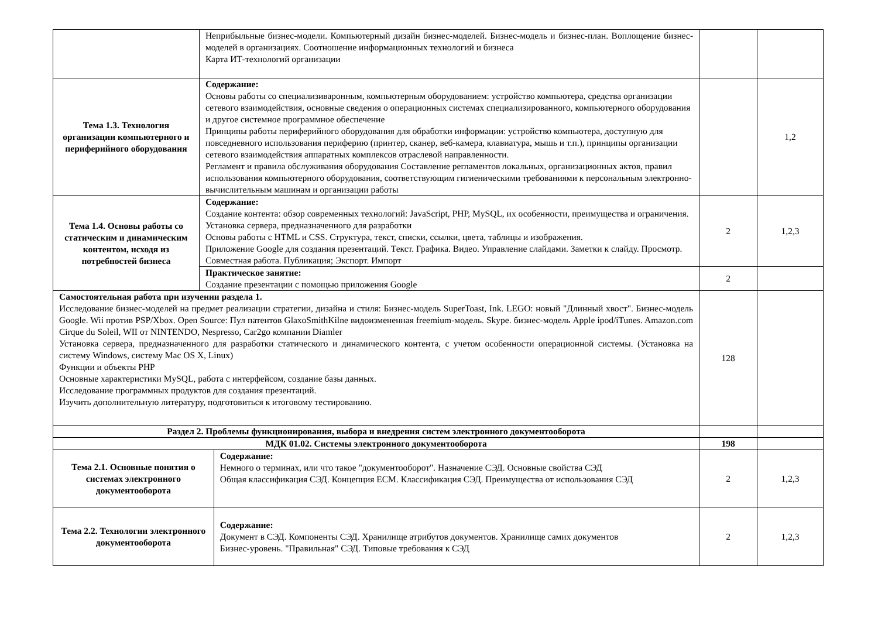| | Неприбыльные бизнес-модели. Компьютерный дизайн бизнес-моделей. Бизнес-модель и бизнес-план. Воплощение бизнес-моделей в организациях. Соотношение информационных технологий и бизнеса Карта ИТ-технологий организации | | | |
| Тема 1.3. Технология организации компьютерного и периферийного оборудования | Содержание: Основы работы со специализиваронным, компьютерным оборудованием: устройство компьютера, средства организации сетевого взаимодействия, основные сведения о операционных системах специализированного, компьютерного оборудования и другое системное программное обеспечение Принципы работы периферийного оборудования для обработки информации: устройство компьютера, доступную для повседневного использования периферию (принтер, сканер, веб-камера, клавиатура, мышь и т.п.), принципы организации сетевого взаимодействия аппаратных комплексов отраслевой направленности. Регламент и правила обслуживания оборудования Составление регламентов локальных, организационных актов, правил использования компьютерного оборудования, соответствующим гигиеническими требованиями к персональным электронно-вычислительным машинам и организации работы | | | 1,2 |
| Тема 1.4. Основы работы со статическим и динамическим контентом, исходя из потребностей бизнеса | Содержание: Создание контента: обзор современных технологий: JavaScript, PHP, MySQL, их особенности, преимущества и ограничения. Установка сервера, предназначенного для разработки Основы работы с HTML и CSS. Структура, текст, списки, ссылки, цвета, таблицы и изображения. Приложение Google для создания презентаций. Текст. Графика. Видео. Управление слайдами. Заметки к слайду. Просмотр. Совместная работа. Публикация; Экспорт. Импорт | | 2 | 1,2,3 |
| | Практическое занятие: Создание презентации с помощью приложения Google | | 2 | |
| Самостоятельная работа при изучении раздела 1. Исследование бизнес-моделей на предмет реализации стратегии, дизайна и стиля: Бизнес-модель SuperToast, Ink. LEGO: новый "Длинный хвост". Бизнес-модель Google. Wii против PSP/Xbox. Open Source: Пул патентов GlaxoSmithKilne видоизмененная freemium-модель. Skype. бизнес-модель Apple ipod/iTunes. Amazon.com Cirque du Soleil, WII от NINTENDO, Nespresso, Car2go компании Diamler Установка сервера, предназначенного для разработки статического и динамического контента, с учетом особенности операционной системы. (Установка на систему Windows, систему Mac OS X, Linux) Функции и объекты PHP Основные характеристики MySQL, работа с интерфейсом, создание базы данных. Исследование программных продуктов для создания презентаций. Изучить дополнительную литературу, подготовиться к итоговому тестированию. | | | 128 | |
| Раздел 2. Проблемы функционирования, выбора и внедрения систем электронного документооборота | | | | |
| МДК 01.02. Системы электронного документооборота | | | 198 | |
| Тема 2.1. Основные понятия о системах электронного документооборота | | Содержание: Немного о терминах, или что такое "документооборот". Назначение СЭД. Основные свойства СЭД Общая классификация СЭД. Концепция ECM. Классификация СЭД. Преимущества от использования СЭД | 2 | 1,2,3 |
| Тема 2.2. Технологии электронного документооборота | | Содержание: Документ в СЭД. Компоненты СЭД. Хранилище атрибутов документов. Хранилище самих документов Бизнес-уровень. "Правильная" СЭД. Типовые требования к СЭД | 2 | 1,2,3 |